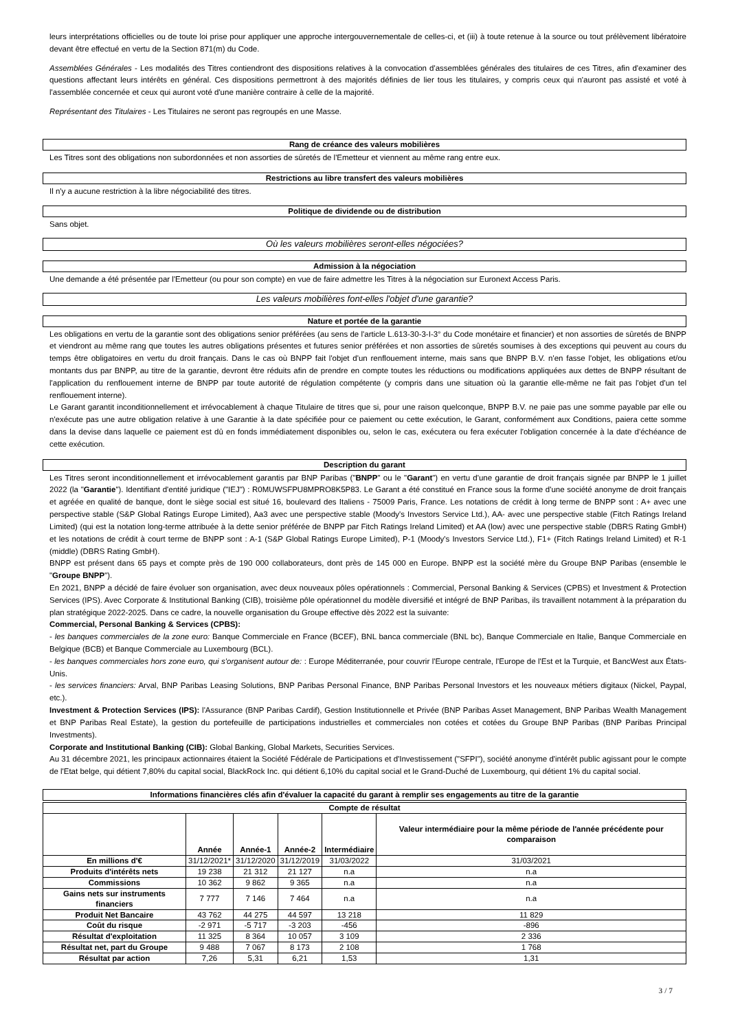leurs interprétations officielles ou de toute loi prise pour appliquer une approche intergouvernementale de celles-ci, et (iii) à toute retenue à la source ou tout prélèvement libératoire devant être effectué en vertu de la Section 871(m) du Code.
Assemblées Générales - Les modalités des Titres contiendront des dispositions relatives à la convocation d'assemblées générales des titulaires de ces Titres, afin d'examiner des questions affectant leurs intérêts en général. Ces dispositions permettront à des majorités définies de lier tous les titulaires, y compris ceux qui n'auront pas assisté et voté à l'assemblée concernée et ceux qui auront voté d'une manière contraire à celle de la majorité.
Représentant des Titulaires - Les Titulaires ne seront pas regroupés en une Masse.
Rang de créance des valeurs mobilières
Les Titres sont des obligations non subordonnées et non assorties de sûretés de l'Emetteur et viennent au même rang entre eux.
Restrictions au libre transfert des valeurs mobilières
Il n'y a aucune restriction à la libre négociabilité des titres.
Politique de dividende ou de distribution
Sans objet.
Où les valeurs mobilières seront-elles négociées?
Admission à la négociation
Une demande a été présentée par l'Emetteur (ou pour son compte) en vue de faire admettre les Titres à la négociation sur Euronext Access Paris.
Les valeurs mobilières font-elles l'objet d'une garantie?
Nature et portée de la garantie
Les obligations en vertu de la garantie sont des obligations senior préférées (au sens de l'article L.613-30-3-I-3° du Code monétaire et financier) et non assorties de sûretés de BNPP et viendront au même rang que toutes les autres obligations présentes et futures senior préférées et non assorties de sûretés soumises à des exceptions qui peuvent au cours du temps être obligatoires en vertu du droit français. Dans le cas où BNPP fait l'objet d'un renflouement interne, mais sans que BNPP B.V. n'en fasse l'objet, les obligations et/ou montants dus par BNPP, au titre de la garantie, devront être réduits afin de prendre en compte toutes les réductions ou modifications appliquées aux dettes de BNPP résultant de l'application du renflouement interne de BNPP par toute autorité de régulation compétente (y compris dans une situation où la garantie elle-même ne fait pas l'objet d'un tel renflouement interne).
Le Garant garantit inconditionnellement et irrévocablement à chaque Titulaire de titres que si, pour une raison quelconque, BNPP B.V. ne paie pas une somme payable par elle ou n'exécute pas une autre obligation relative à une Garantie à la date spécifiée pour ce paiement ou cette exécution, le Garant, conformément aux Conditions, paiera cette somme dans la devise dans laquelle ce paiement est dû en fonds immédiatement disponibles ou, selon le cas, exécutera ou fera exécuter l'obligation concernée à la date d'échéance de cette exécution.
Description du garant
Les Titres seront inconditionnellement et irrévocablement garantis par BNP Paribas ("BNPP" ou le "Garant") en vertu d'une garantie de droit français signée par BNPP le 1 juillet 2022 (la "Garantie"). Identifiant d'entité juridique ("IEJ") : R0MUWSFPU8MPRO8K5P83. Le Garant a été constitué en France sous la forme d'une société anonyme de droit français et agréée en qualité de banque, dont le siège social est situé 16, boulevard des Italiens - 75009 Paris, France. Les notations de crédit à long terme de BNPP sont : A+ avec une perspective stable (S&P Global Ratings Europe Limited), Aa3 avec une perspective stable (Moody's Investors Service Ltd.), AA- avec une perspective stable (Fitch Ratings Ireland Limited) (qui est la notation long-terme attribuée à la dette senior préférée de BNPP par Fitch Ratings Ireland Limited) et AA (low) avec une perspective stable (DBRS Rating GmbH) et les notations de crédit à court terme de BNPP sont : A-1 (S&P Global Ratings Europe Limited), P-1 (Moody's Investors Service Ltd.), F1+ (Fitch Ratings Ireland Limited) et R-1 (middle) (DBRS Rating GmbH).
BNPP est présent dans 65 pays et compte près de 190 000 collaborateurs, dont près de 145 000 en Europe. BNPP est la société mère du Groupe BNP Paribas (ensemble le "Groupe BNPP").
En 2021, BNPP a décidé de faire évoluer son organisation, avec deux nouveaux pôles opérationnels : Commercial, Personal Banking & Services (CPBS) et Investment & Protection Services (IPS). Avec Corporate & Institutional Banking (CIB), troisième pôle opérationnel du modèle diversifié et intégré de BNP Paribas, ils travaillent notamment à la préparation du plan stratégique 2022-2025. Dans ce cadre, la nouvelle organisation du Groupe effective dès 2022 est la suivante:
Commercial, Personal Banking & Services (CPBS):
- les banques commerciales de la zone euro: Banque Commerciale en France (BCEF), BNL banca commerciale (BNL bc), Banque Commerciale en Italie, Banque Commerciale en Belgique (BCB) et Banque Commerciale au Luxembourg (BCL).
- les banques commerciales hors zone euro, qui s'organisent autour de: : Europe Méditerranée, pour couvrir l'Europe centrale, l'Europe de l'Est et la Turquie, et BancWest aux États-Unis.
- les services financiers: Arval, BNP Paribas Leasing Solutions, BNP Paribas Personal Finance, BNP Paribas Personal Investors et les nouveaux métiers digitaux (Nickel, Paypal, etc.).
Investment & Protection Services (IPS): l'Assurance (BNP Paribas Cardif), Gestion Institutionnelle et Privée (BNP Paribas Asset Management, BNP Paribas Wealth Management et BNP Paribas Real Estate), la gestion du portefeuille de participations industrielles et commerciales non cotées et cotées du Groupe BNP Paribas (BNP Paribas Principal Investments).
Corporate and Institutional Banking (CIB): Global Banking, Global Markets, Securities Services.
Au 31 décembre 2021, les principaux actionnaires étaient la Société Fédérale de Participations et d'Investissement ("SFPI"), société anonyme d'intérêt public agissant pour le compte de l'Etat belge, qui détient 7,80% du capital social, BlackRock Inc. qui détient 6,10% du capital social et le Grand-Duché de Luxembourg, qui détient 1% du capital social.
Informations financières clés afin d'évaluer la capacité du garant à remplir ses engagements au titre de la garantie
| Compte de résultat | | | | | |
| --- | --- | --- | --- | --- | --- |
| | Année | Année-1 | Année-2 | Intermédiaire | Valeur intermédiaire pour la même période de l'année précédente pour comparaison |
| En millions d'€ | 31/12/2021* | 31/12/2020 | 31/12/2019 | 31/03/2022 | 31/03/2021 |
| Produits d'intérêts nets | 19 238 | 21 312 | 21 127 | n.a | n.a |
| Commissions | 10 362 | 9 862 | 9 365 | n.a | n.a |
| Gains nets sur instruments financiers | 7 777 | 7 146 | 7 464 | n.a | n.a |
| Produit Net Bancaire | 43 762 | 44 275 | 44 597 | 13 218 | 11 829 |
| Coût du risque | -2 971 | -5 717 | -3 203 | -456 | -896 |
| Résultat d'exploitation | 11 325 | 8 364 | 10 057 | 3 109 | 2 336 |
| Résultat net, part du Groupe | 9 488 | 7 067 | 8 173 | 2 108 | 1 768 |
| Résultat par action | 7,26 | 5,31 | 6,21 | 1,53 | 1,31 |
3 / 7